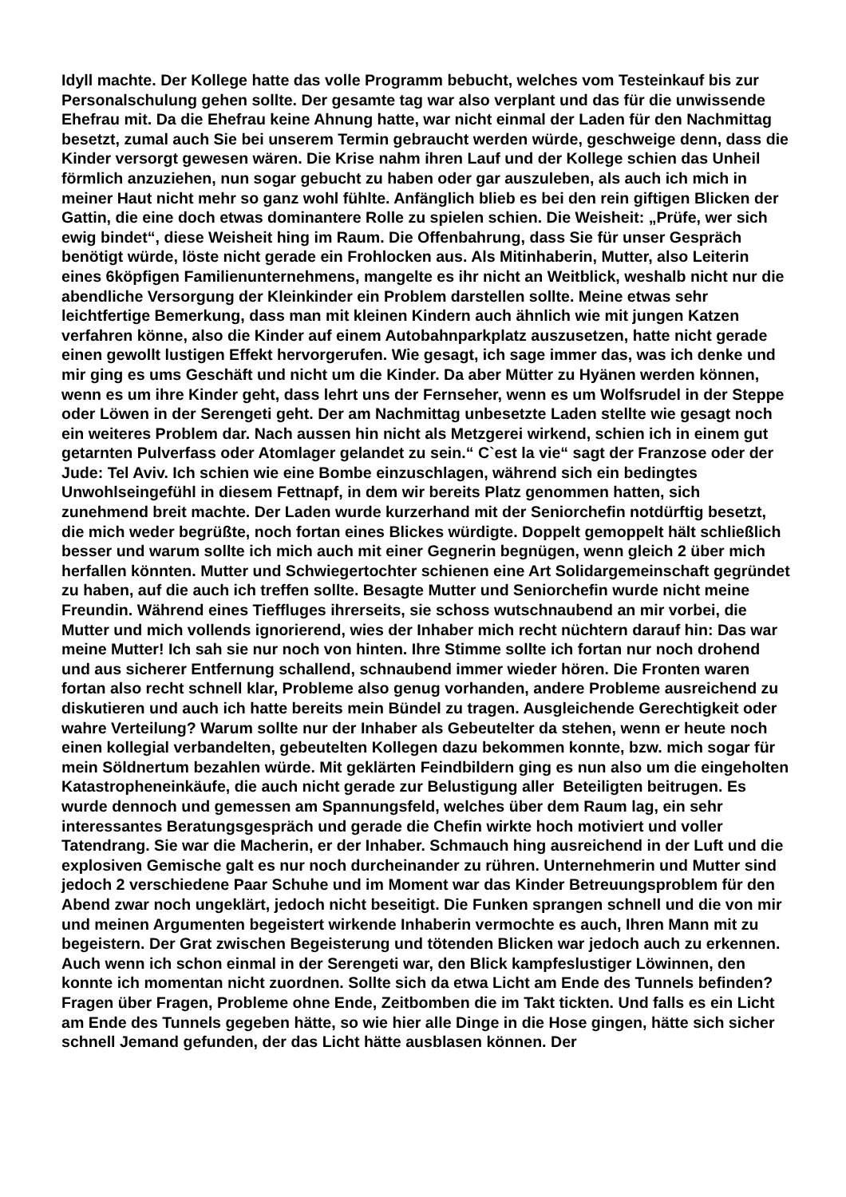Idyll machte. Der Kollege hatte das volle Programm bebucht, welches vom Testeinkauf bis zur Personalschulung gehen sollte. Der gesamte tag war also verplant und das für die unwissende Ehefrau mit. Da die Ehefrau keine Ahnung hatte, war nicht einmal der Laden für den Nachmittag besetzt, zumal auch Sie bei unserem Termin gebraucht werden würde, geschweige denn, dass die Kinder versorgt gewesen wären. Die Krise nahm ihren Lauf und der Kollege schien das Unheil förmlich anzuziehen, nun sogar gebucht zu haben oder gar auszuleben, als auch ich mich in meiner Haut nicht mehr so ganz wohl fühlte. Anfänglich blieb es bei den rein giftigen Blicken der Gattin, die eine doch etwas dominantere Rolle zu spielen schien. Die Weisheit: „Prüfe, wer sich ewig bindet“, diese Weisheit hing im Raum. Die Offenbahrung, dass Sie für unser Gespräch benötigt würde, löste nicht gerade ein Frohlocken aus. Als Mitinhaberin, Mutter, also Leiterin eines 6köpfigen Familienunternehmens, mangelte es ihr nicht an Weitblick, weshalb nicht nur die abendliche Versorgung der Kleinkinder ein Problem darstellen sollte. Meine etwas sehr leichtfertige Bemerkung, dass man mit kleinen Kindern auch ähnlich wie mit jungen Katzen verfahren könne, also die Kinder auf einem Autobahnparkplatz auszusetzen, hatte nicht gerade einen gewollt lustigen Effekt hervorgerufen. Wie gesagt, ich sage immer das, was ich denke und mir ging es ums Geschäft und nicht um die Kinder. Da aber Mütter zu Hyänen werden können, wenn es um ihre Kinder geht, dass lehrt uns der Fernseher, wenn es um Wolfsrudel in der Steppe oder Löwen in der Serengeti geht. Der am Nachmittag unbesetzte Laden stellte wie gesagt noch ein weiteres Problem dar. Nach aussen hin nicht als Metzgerei wirkend, schien ich in einem gut getarnten Pulverfass oder Atomlager gelandet zu sein.“ C`est la vie“ sagt der Franzose oder der Jude: Tel Aviv. Ich schien wie eine Bombe einzuschlagen, während sich ein bedingtes Unwohlseingefühl in diesem Fettnapf, in dem wir bereits Platz genommen hatten, sich zunehmend breit machte. Der Laden wurde kurzerhand mit der Seniorchefin notdürftig besetzt, die mich weder begrüßte, noch fortan eines Blickes würdigte. Doppelt gemoppelt hält schließlich besser und warum sollte ich mich auch mit einer Gegnerin begnügen, wenn gleich 2 über mich herfallen könnten. Mutter und Schwiegertochter schienen eine Art Solidargemeinschaft gegründet zu haben, auf die auch ich treffen sollte. Besagte Mutter und Seniorchefin wurde nicht meine Freundin. Während eines Tieffluges ihrerseits, sie schoss wutschnaubend an mir vorbei, die Mutter und mich vollends ignorierend, wies der Inhaber mich recht nüchtern darauf hin: Das war meine Mutter! Ich sah sie nur noch von hinten. Ihre Stimme sollte ich fortan nur noch drohend und aus sicherer Entfernung schallend, schnaubend immer wieder hören. Die Fronten waren fortan also recht schnell klar, Probleme also genug vorhanden, andere Probleme ausreichend zu diskutieren und auch ich hatte bereits mein Bündel zu tragen. Ausgleichende Gerechtigkeit oder wahre Verteilung? Warum sollte nur der Inhaber als Gebeutelter da stehen, wenn er heute noch einen kollegial verbandelten, gebeutelten Kollegen dazu bekommen konnte, bzw. mich sogar für mein Söldnertum bezahlen würde. Mit geklärten Feindbildern ging es nun also um die eingeholten Katastropheneinkäufe, die auch nicht gerade zur Belustigung aller Beteiligten beitrugen. Es wurde dennoch und gemessen am Spannungsfeld, welches über dem Raum lag, ein sehr interessantes Beratungsgespräch und gerade die Chefin wirkte hoch motiviert und voller Tatendrang. Sie war die Macherin, er der Inhaber. Schmauch hing ausreichend in der Luft und die explosiven Gemische galt es nur noch durcheinander zu rühren. Unternehmerin und Mutter sind jedoch 2 verschiedene Paar Schuhe und im Moment war das Kinder Betreuungsproblem für den Abend zwar noch ungeklärt, jedoch nicht beseitigt. Die Funken sprangen schnell und die von mir und meinen Argumenten begeistert wirkende Inhaberin vermochte es auch, Ihren Mann mit zu begeistern. Der Grat zwischen Begeisterung und tötenden Blicken war jedoch auch zu erkennen. Auch wenn ich schon einmal in der Serengeti war, den Blick kampfeslustiger Löwinnen, den konnte ich momentan nicht zuordnen. Sollte sich da etwa Licht am Ende des Tunnels befinden? Fragen über Fragen, Probleme ohne Ende, Zeitbomben die im Takt tickten. Und falls es ein Licht am Ende des Tunnels gegeben hätte, so wie hier alle Dinge in die Hose gingen, hätte sich sicher schnell Jemand gefunden, der das Licht hätte ausblasen können. Der